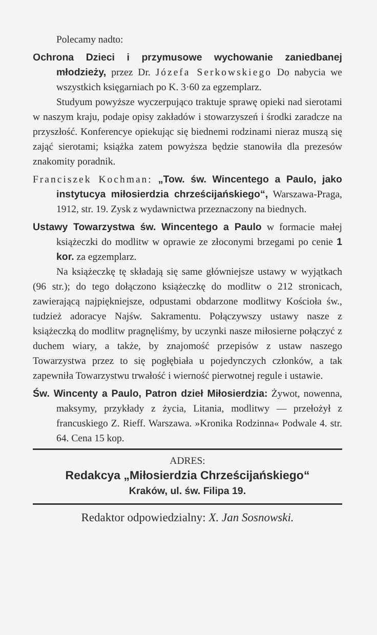Polecamy nadto:
Ochrona Dzieci i przymusowe wychowanie zaniedbanej młodzieży, przez Dr. Józefa Serkowskiego Do nabycia we wszystkich księgarniach po K. 3·60 za egzemplarz.
Studyum powyższe wyczerpująco traktuje sprawę opieki nad sierotami w naszym kraju, podaje opisy zakładów i stowarzyszeń i środki zaradcze na przyszłość. Konferencye opiekując się biednemi rodzinami nieraz muszą się zająć sierotami; książka zatem powyższa będzie stanowiła dla prezesów znakomity poradnik.
Franciszek Kochman: „Tow. św. Wincentego a Paulo, jako instytucya miłosierdzia chrześcijańskiego“, Warszawa-Praga, 1912, str. 19. Zysk z wydawnictwa przeznaczony na biednych.
Ustawy Towarzystwa św. Wincentego a Paulo w formacie małej książeczki do modlitw w oprawie ze złoconymi brzegami po cenie 1 kor. za egzemplarz.
Na książeczkę tę składają się same główniejsze ustawy w wyjątkach (96 str.); do tego dołączono książeczkę do modlitw o 212 stronicach, zawierającą najpiękniejsze, odpustami obdarzone modlitwy Kościoła św., tudzież adoracye Najśw. Sakramentu. Połączywszy ustawy nasze z książeczką do modlitw pragnęliśmy, by uczynki nasze miłosierne połączyć z duchem wiary, a także, by znajomość przepisów z ustaw naszego Towarzystwa przez to się pogłębiała u pojedynczych członków, a tak zapewniła Towarzystwu trwałość i wierność pierwotnej regule i ustawie.
Św. Wincenty a Paulo, Patron dzieł Miłosierdzia: Żywot, nowenna, maksymy, przykłady z życia, Litania, modlitwy — przełożył z francuskiego Z. Rieff. Warszawa. »Kronika Rodzinna« Podwale 4. str. 64. Cena 15 kop.
ADRES:
Redakcya „Miłosierdzia Chrześcijańskiego“
Kraków, ul. św. Filipa 19.
Redaktor odpowiedzialny: X. Jan Sosnowski.